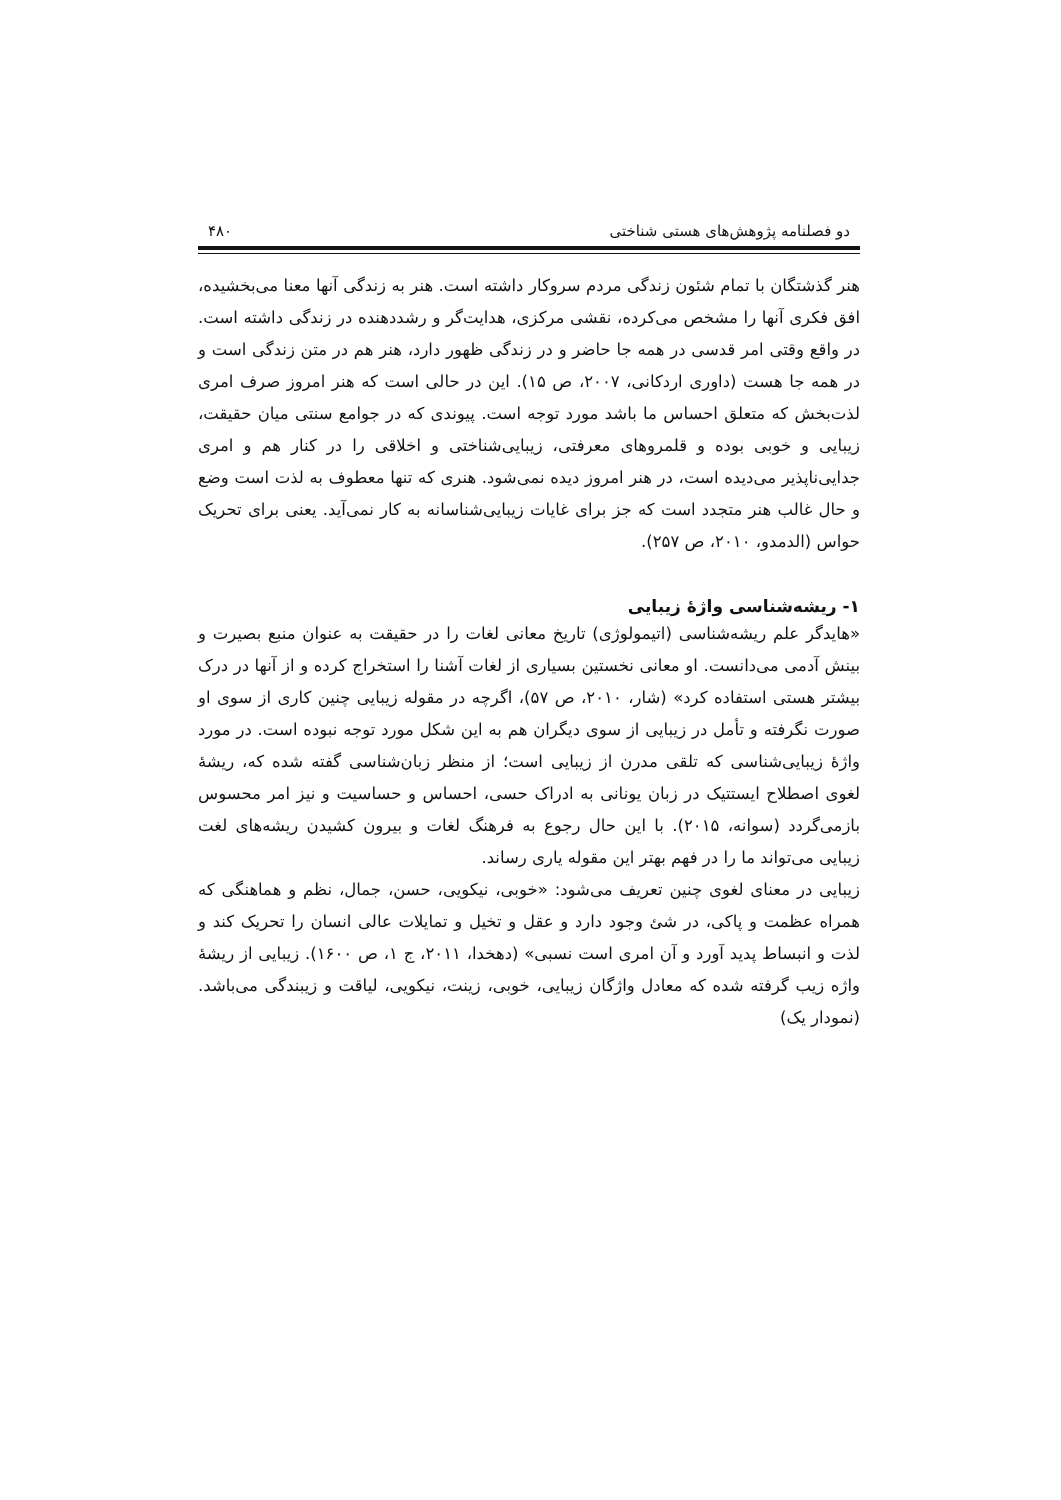دو فصلنامه پژوهش‌های هستی شناختی ۴۸۰
هنر گذشتگان با تمام شئون زندگی مردم سروکار داشته است. هنر به زندگی آنها معنا می‌بخشیده، افق فکری آنها را مشخص می‌کرده، نقشی مرکزی، هدایت‌گر و رشددهنده در زندگی داشته است. در واقع وقتی امر قدسی در همه جا حاضر و در زندگی ظهور دارد، هنر هم در متن زندگی است و در همه جا هست (داوری اردکانی، ۲۰۰۷، ص ۱۵). این در حالی است که هنر امروز صرف امری لذت‌بخش که متعلق احساس ما باشد مورد توجه است. پیوندی که در جوامع سنتی میان حقیقت، زیبایی و خوبی بوده و قلمروهای معرفتی، زیبایی‌شناختی و اخلاقی را در کنار هم و امری جدایی‌ناپذیر می‌دیده است، در هنر امروز دیده نمی‌شود. هنری که تنها معطوف به لذت است وضع و حال غالب هنر متجدد است که جز برای غایات زیبایی‌شناسانه به کار نمی‌آید. یعنی برای تحریک حواس (الدمدو، ۲۰۱۰، ص ۲۵۷).
۱- ریشه‌شناسی واژهٔ زیبایی
«هایدگر علم ریشه‌شناسی (اتیمولوژی) تاریخ معانی لغات را در حقیقت به عنوان منبع بصیرت و بینش آدمی می‌دانست. او معانی نخستین بسیاری از لغات آشنا را استخراج کرده و از آنها در درک بیشتر هستی استفاده کرد» (شار، ۲۰۱۰، ص ۵۷)، اگرچه در مقوله زیبایی چنین کاری از سوی او صورت نگرفته و تأمل در زیبایی از سوی دیگران هم به این شکل مورد توجه نبوده است. در مورد واژهٔ زیبایی‌شناسی که تلقی مدرن از زیبایی است؛ از منظر زبان‌شناسی گفته شده که، ریشهٔ لغوی اصطلاح ایستتیک در زبان یونانی به ادراک حسی، احساس و حساسیت و نیز امر محسوس بازمی‌گردد (سوانه، ۲۰۱۵). با این حال رجوع به فرهنگ لغات و بیرون کشیدن ریشه‌های لغت زیبایی می‌تواند ما را در فهم بهتر این مقوله یاری رساند.
زیبایی در معنای لغوی چنین تعریف می‌شود: «خوبی، نیکویی، حسن، جمال، نظم و هماهنگی که همراه عظمت و پاکی، در شئ وجود دارد و عقل و تخیل و تمایلات عالی انسان را تحریک کند و لذت و انبساط پدید آورد و آن امری است نسبی» (دهخدا، ۲۰۱۱، ج ۱، ص ۱۶۰۰). زیبایی از ریشهٔ واژه زیب گرفته شده که معادل واژگان زیبایی، خوبی، زینت، نیکویی، لیاقت و زیبندگی می‌باشد. (نمودار یک)